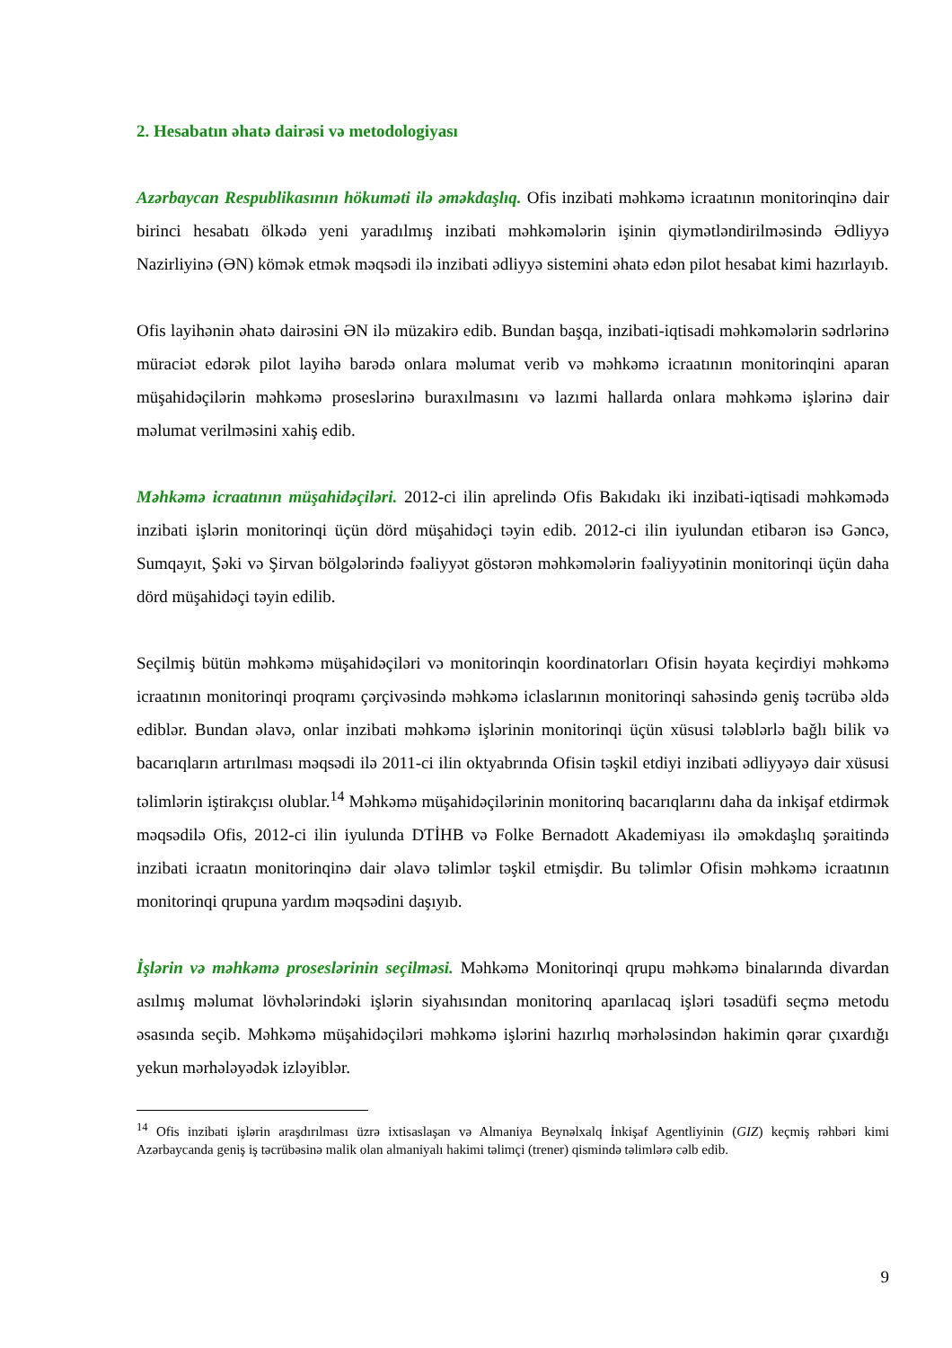2. Hesabatın əhatə dairəsi və metodologiyası
Azərbaycan Respublikasının hökuməti ilə əməkdaşlıq. Ofis inzibati məhkəmə icraatının monitorinqinə dair birinci hesabatı ölkədə yeni yaradılmış inzibati məhkəmələrin işinin qiymətləndirilməsində Ədliyyə Nazirliyinə (ƏN) kömək etmək məqsədi ilə inzibati ədliyyə sistemini əhatə edən pilot hesabat kimi hazırlayıb.
Ofis layihənin əhatə dairəsini ƏN ilə müzakirə edib. Bundan başqa, inzibati-iqtisadi məhkəmələrin sədrlərinə müraciət edərək pilot layihə barədə onlara məlumat verib və məhkəmə icraatının monitorinqini aparan müşahidəçilərin məhkəmə proseslərinə buraxılmasını və lazımi hallarda onlara məhkəmə işlərinə dair məlumat verilməsini xahiş edib.
Məhkəmə icraatının müşahidəçiləri. 2012-ci ilin aprelində Ofis Bakıdakı iki inzibati-iqtisadi məhkəmədə inzibati işlərin monitorinqi üçün dörd müşahidəçi təyin edib. 2012-ci ilin iyulundan etibarən isə Gəncə, Sumqayıt, Şəki və Şirvan bölgələrində fəaliyyət göstərən məhkəmələrin fəaliyyətinin monitorinqi üçün daha dörd müşahidəçi təyin edilib.
Seçilmiş bütün məhkəmə müşahidəçiləri və monitorinqin koordinatorları Ofisin həyata keçirdiyi məhkəmə icraatının monitorinqi proqramı çərçivəsində məhkəmə iclaslarının monitorinqi sahəsində geniş təcrübə əldə ediblər. Bundan əlavə, onlar inzibati məhkəmə işlərinin monitorinqi üçün xüsusi tələblərlə bağlı bilik və bacarıqların artırılması məqsədi ilə 2011-ci ilin oktyabrında Ofisin təşkil etdiyi inzibati ədliyyəyə dair xüsusi təlimlərin iştirakçısı olublar.<sup>14</sup> Məhkəmə müşahidəçilərinin monitorinq bacarıqlarını daha da inkişaf etdirmək məqsədilə Ofis, 2012-ci ilin iyulunda DTİHB və Folke Bernadott Akademiyası ilə əməkdaşlıq şəraitində inzibati icraatın monitorinqinə dair əlavə təlimlər təşkil etmişdir. Bu təlimlər Ofisin məhkəmə icraatının monitorinqi qrupuna yardım məqsədini daşıyıb.
İşlərin və məhkəmə proseslərinin seçilməsi. Məhkəmə Monitorinqi qrupu məhkəmə binalarında divardan asılmış məlumat lövhələrindəki işlərin siyahısından monitorinq aparılacaq işləri təsadüfi seçmə metodu əsasında seçib. Məhkəmə müşahidəçiləri məhkəmə işlərini hazırlıq mərhələsindən hakimin qərar çıxardığı yekun mərhələyədək izləyiblər.
<sup>14</sup> Ofis inzibati işlərin araşdırılması üzrə ixtisaslaşan və Almaniya Beynəlxalq İnkişaf Agentliyinin (GIZ) keçmiş rəhbəri kimi Azərbaycanda geniş iş təcrübəsinə malik olan almaniyalı hakimi təlimçi (trener) qismində təlimlərə cəlb edib.
9